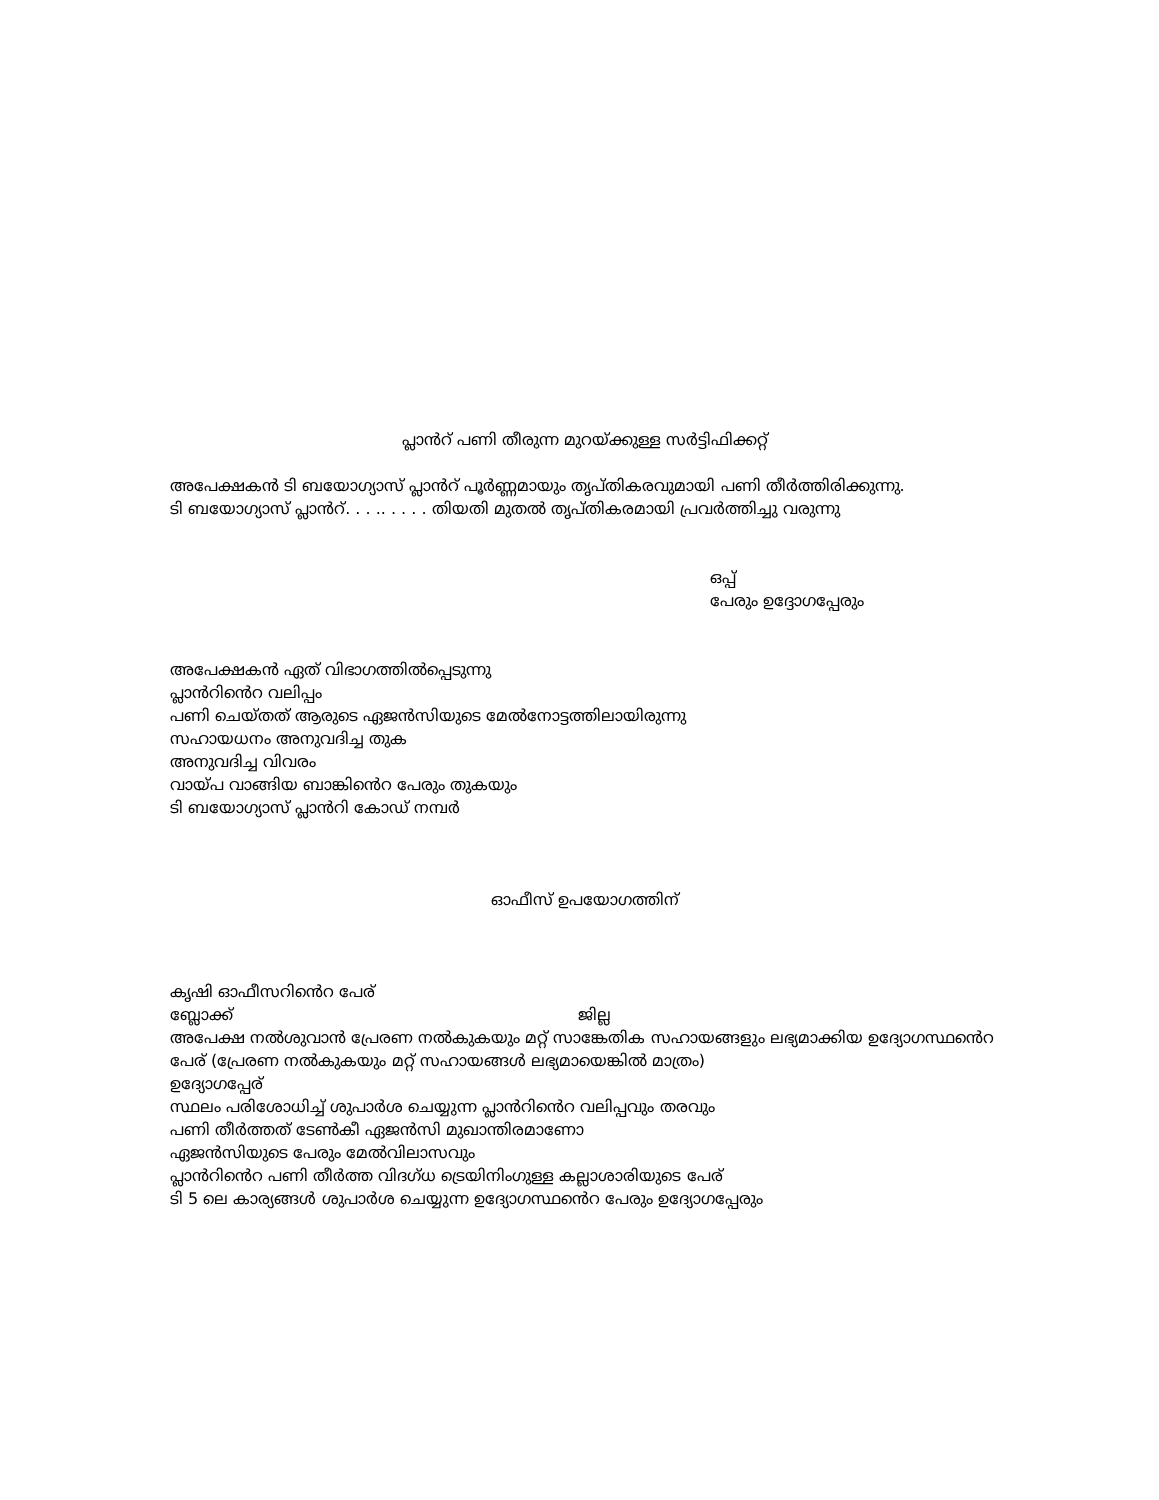പ്ലാൻറ് പണി തീരുന്ന മുറയ്ക്കുള്ള സർട്ടിഫിക്കറ്റ്
അപേക്ഷകൻ ടി ബയോഗ്യാസ് പ്ലാൻറ് പൂർണ്ണമായും തൃപ്തികരവുമായി പണി തീർത്തിരിക്കുന്നു.
ടി ബയോഗ്യാസ് പ്ലാൻറ്. . . .. . . . . തിയതി മുതൽ തൃപ്തികരമായി പ്രവർത്തിച്ചു വരുന്നു
ഒപ്പ്
പേരും ഉദ്ദോഗപ്പേരും
അപേക്ഷകൻ ഏത് വിഭാഗത്തിൽപ്പെടുന്നു
പ്ലാൻറിൻെറ വലിപ്പം
പണി ചെയ്തത് ആരുടെ ഏജൻസിയുടെ മേൽനോട്ടത്തിലായിരുന്നു
സഹായധനം അനുവദിച്ച തുക
അനുവദിച്ച വിവരം
വായ്പ വാങ്ങിയ ബാങ്കിൻെറ പേരും തുകയും
ടി ബയോഗ്യാസ് പ്ലാൻറി കോഡ് നമ്പർ
ഓഫീസ് ഉപയോഗത്തിന്
കൃഷി ഓഫീസറിൻെറ പേര്
ബ്ലോക്ക് ജില്ല
അപേക്ഷ നൽശുവാൻ പ്രേരണ നൽകുകയും മറ്റ് സാങ്കേതിക സഹായങ്ങളും ലഭ്യമാക്കിയ ഉദ്യോഗസ്ഥൻെറ പേര് (പ്രേരണ നൽകുകയും മറ്റ് സഹായങ്ങൾ ലഭ്യമായെങ്കിൽ മാത്രം)
ഉദ്യോഗപ്പേര്
സ്ഥലം പരിശോധിച്ച് ശുപാർശ ചെയ്യുന്ന പ്ലാൻറിൻെറ വലിപ്പവും തരവും
പണി തീർത്തത് ടേൺകീ ഏജൻസി മുഖാന്തിരമാണോ
ഏജൻസിയുടെ പേരും മേൽവിലാസവും
പ്ലാൻറിൻെറ പണി തീർത്ത വിദഗ്ധ ട്രെയിനിംഗുള്ള കല്ലാശാരിയുടെ പേര്
ടി 5 ലെ കാര്യങ്ങൾ ശുപാർശ ചെയ്യുന്ന ഉദ്യോഗസ്ഥൻെറ പേരും ഉദ്യോഗപ്പേരും